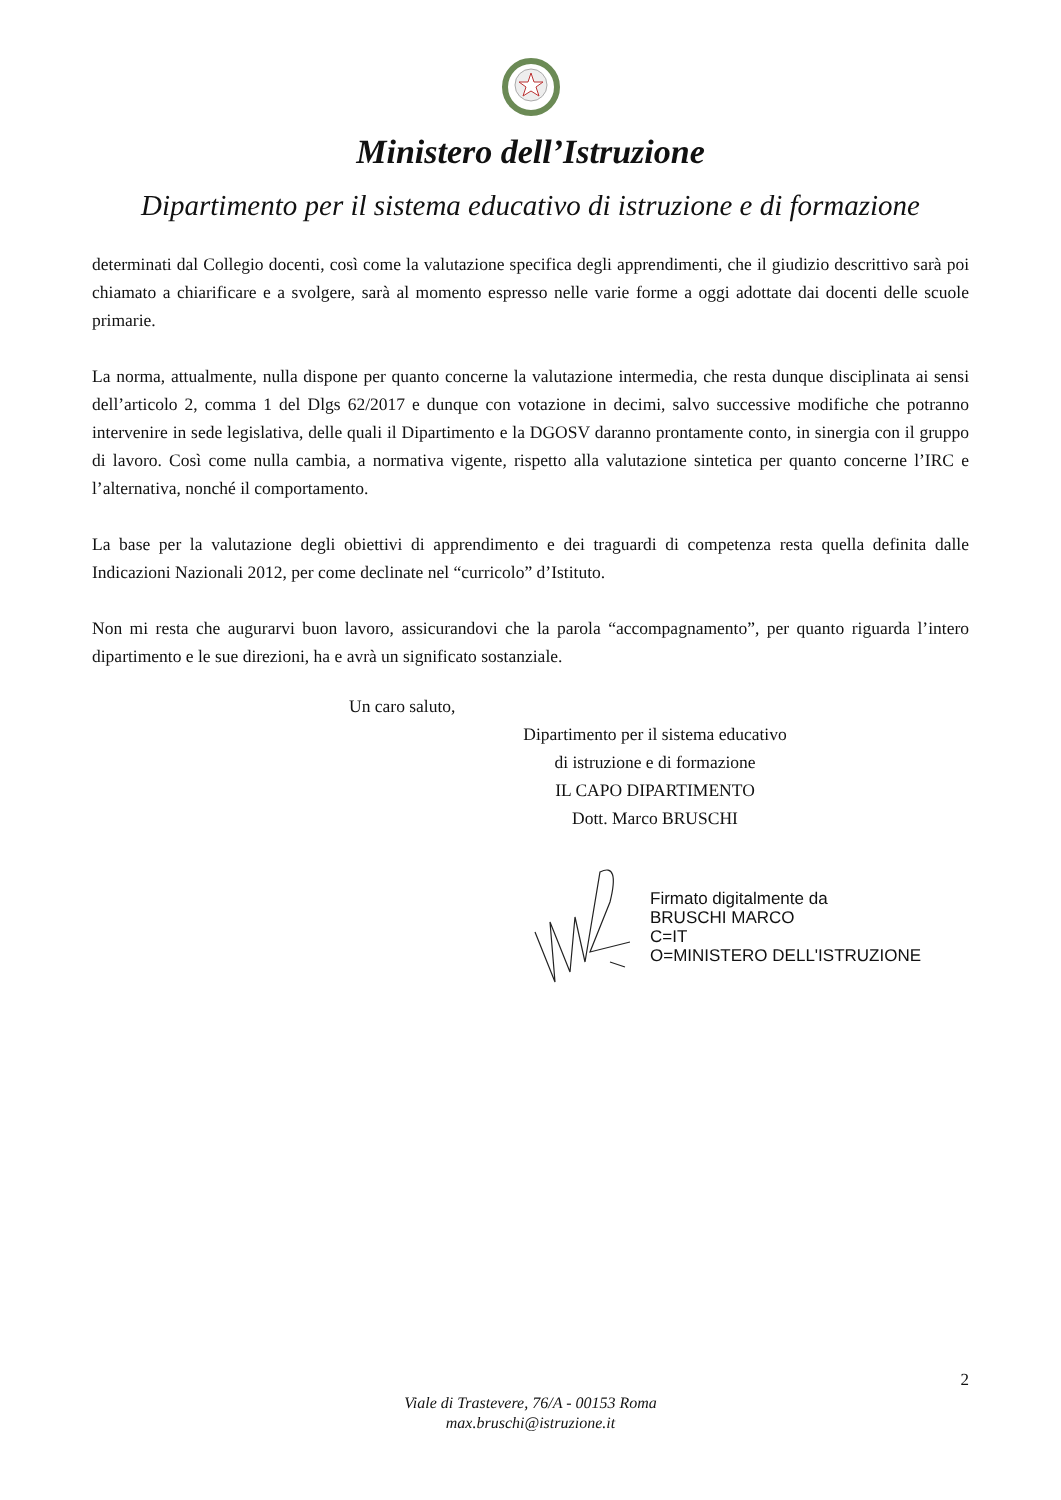Ministero dell’Istruzione
Dipartimento per il sistema educativo di istruzione e di formazione
determinati dal Collegio docenti, così come la valutazione specifica degli apprendimenti, che il giudizio descrittivo sarà poi chiamato a chiarificare e a svolgere, sarà al momento espresso nelle varie forme a oggi adottate dai docenti delle scuole primarie.
La norma, attualmente, nulla dispone per quanto concerne la valutazione intermedia, che resta dunque disciplinata ai sensi dell’articolo 2, comma 1 del Dlgs 62/2017 e dunque con votazione in decimi, salvo successive modifiche che potranno intervenire in sede legislativa, delle quali il Dipartimento e la DGOSV daranno prontamente conto, in sinergia con il gruppo di lavoro. Così come nulla cambia, a normativa vigente, rispetto alla valutazione sintetica per quanto concerne l’IRC e l’alternativa, nonché il comportamento.
La base per la valutazione degli obiettivi di apprendimento e dei traguardi di competenza resta quella definita dalle Indicazioni Nazionali 2012, per come declinate nel “curricolo” d’Istituto.
Non mi resta che augurarvi buon lavoro, assicurandovi che la parola “accompagnamento”, per quanto riguarda l’intero dipartimento e le sue direzioni, ha e avrà un significato sostanziale.
Un caro saluto,
Dipartimento per il sistema educativo
di istruzione e di formazione
IL CAPO DIPARTIMENTO
Dott. Marco BRUSCHI
Firmato digitalmente da
BRUSCHI MARCO
C=IT
O=MINISTERO DELL'ISTRUZIONE
2
Viale di Trastevere, 76/A - 00153 Roma
max.bruschi@istruzione.it